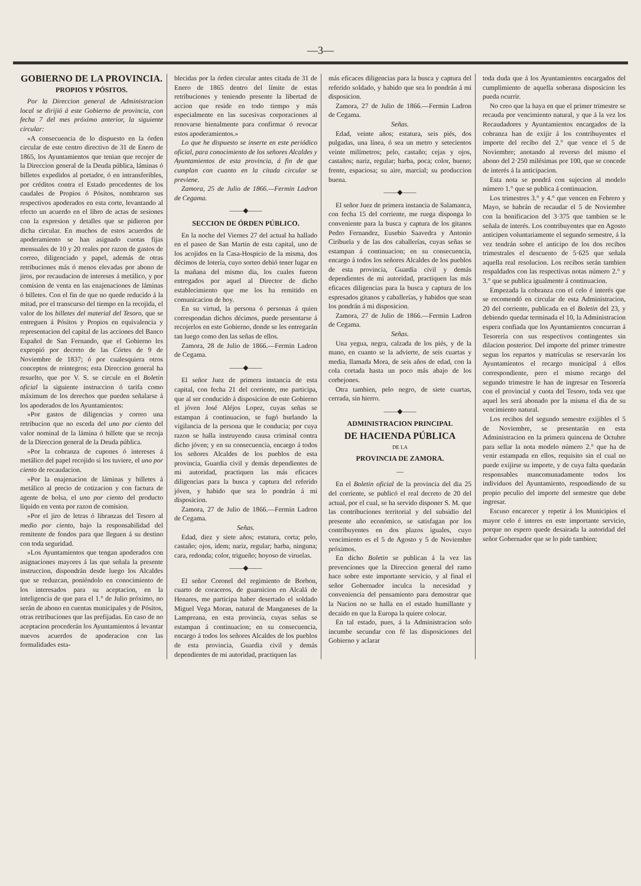—3—
GOBIERNO DE LA PROVINCIA.
PROPIOS Y PÓSITOS.
Por la Direccion general de Administracion local se dirijió á este Gobierno de provincia, con fecha 7 del mes próximo anterior, la siguiente circular:
«A consecuencia de lo dispuesto en la órden circular de este centro directivo de 31 de Enero de 1865, los Ayuntamientos que tenian que recojer de la Direccion general de la Deuda pública, láminas ó billetes expedidos al portador, ó en intransferibles, por créditos contra el Estado procedentes de los caudales de Propios ó Pósitos, nombraron sus respectivos apoderados en esta corte, levantando al efecto un acuerdo en el libro de actas de sesiones con la expresion y detalles que se pidieron por dicha circular. En muchos de estos acuerdos de apoderamiento se han asignado cuotas fijas mensuales de 10 y 20 reales por razon de gastos de correo, diligenciado y papel, además de otras retribuciones más ó menos elevadas por abono de jiros, por recaudacion de intereses á metálico, y por comision de venta en las enajenaciones de láminas ó billetes. Con el fin de que no quede reducido á la mitad, por el transcurso del tiempo en la recojida, el valor de los billetes del material del Tesoro, que se entreguen á Pósitos y Propios en equivalencia y representacion del capital de las acciones del Banco Español de San Fernando, que el Gobierno les expropió por decreto de las Córtes de 9 de Noviembre de 1837; ó por cualesquiera otros conceptos de reintegros; esta Direccion general ha resuelto, que por V. S. se circule en el Boletin oficial la siguiente instruccion ó tarifa como máximum de los derechos que pueden señalarse á los apoderados de los Ayuntamientos:
»Por gastos de diligencias y correo una retribucion que no esceda del uno por ciento del valor nominal de la lámina ó billete que se recoja de la Direccion general de la Deuda pública.
»Por la cobranza de cupones ó intereses á metálico del papel recojido si los tuviere, el uno por ciento de recaudacion.
»Por la enajenacion de láminas y billetes á metálico al precio de cotizacion y con factura de agente de bolsa, el uno por ciento del producto líquido en venta por razon de comision.
»Por el jiro de letras ó libranzas del Tesoro al medio por ciento, bajo la responsabilidad del remitente de fondos para que lleguen á su destino con toda seguridad.
»Los Ayuntamientos que tengan apoderados con asignaciones mayores á las que señala la presente instruccion, dispondrán desde luego los Alcaldes que se reduzcan, poniéndolo en conocimiento de los interesados para su aceptacion, en la inteligencia de que para el 1.° de Julio próximo, no serán de abono en cuentas municipales y de Pósitos, otras retribuciones que las prefijadas. En caso de no aceptacion procederán los Ayuntamientos á levantar nuevos acuerdos de apoderacion con las formalidades esta-
blecidas por la órden circular antes citada de 31 de Enero de 1865 dentro del límite de estas retribuciones y teniendo presente la libertad de accion que reside en todo tiempo y más especialmente en las sucesivas corporaciones al renovarse bienalmente para confirmar ó revocar estos apoderamientos.»
Lo que he dispuesto se inserte en este periódico oficial, para conocimiento de los señores Alcaldes y Ayuntamientos de esta provincia, á fin de que cumplan con cuanto en la citada circular se previene.
Zamora, 25 de Julio de 1866.—Fermin Ladron de Cegama.
——◆——
SECCION DE ÓRDEN PÚBLICO.
En la noche del Viernes 27 del actual ha hallado en el paseo de San Martin de esta capital, uno de los acojidos en la Casa-Hospicio de la misma, dos décimos de lotería, cuyo sorteo debió tener lugar en la mañana del mismo dia, los cuales fueron entregados por aquel al Director de dicho establecimiento que me los ha remitido en comunicacion de hoy.
En su virtud, la persona ó personas á quien correspondan dichos décimos, puede presentarse á recojerlos en este Gobierno, donde se les entregarán tan luego como den las señas de ellos.
Zamora, 28 de Julio de 1866.—Fermin Ladron de Cegama.
——◆——
El señor Juez de primera instancia de esta capital, con fecha 21 del corriente, me participa, que al ser conducido á disposicion de este Gobierno el jóven José Aléjos Lopez, cuyas señas se estampan á continuacion, se fugó burlando la vigilancia de la persona que le conducia; por cuya razon se halla instruyendo causa criminal contra dicho jóven; y en su consecuencia, encargo á todos los señores Alcaldes de los pueblos de esta provincia, Guardia civil y demás dependientes de mi autoridad, practiquen las más eficaces diligencias para la busca y captura del referido jóven, y habido que sea lo pondrán á mi disposicion.
Zamora, 27 de Julio de 1866.—Fermin Ladron de Cegama.
Señas.
Edad, diez y siete años; estatura, corta; pelo, castaño; ojos, idem; nariz, regular; barba, ninguna; cara, redonda; color, trigueño; hoyoso de viruelas.
——◆——
El señor Coronel del regimiento de Borbon, cuarto de coraceros, de guarnicion en Alcalá de Henares, me participa haber desertado el soldado Miguel Vega Moran, natural de Manganeses de la Lampreana, en esta provincia, cuyas señas se estampan á continuacion; en su consecuencia, encargo á todos los señores Alcaldes de los pueblos de esta provincia, Guardia civil y demás dependientes de mi autoridad, practiquen las
más eficaces diligencias para la busca y captura del referido soldado, y habido que sea lo pondrán á mi disposicion.
Zamora, 27 de Julio de 1866.—Fermin Ladron de Cegama.
Señas.
Edad, veinte años; estatura, seis piés, dos pulgadas, una línea, ó sea un metro y setecientos veinte milímetros; pelo, castaño; cejas y ojos, castaños; nariz, regular; barba, poca; color, bueno; frente, espaciosa; su aire, marcial; su produccion buena.
——◆——
El señor Juez de primera instancia de Salamanca, con fecha 15 del corriente, me ruega disponga lo conveniente para la busca y captura de los gitanos Pedro Fernandez, Eusebio Saavedra y Antonio Ciribuela y de las dos caballerías, cuyas señas se estampan á continuacion; en su consecuencia, encargo á todos los señores Alcaldes de los pueblos de esta provincia, Guardia civil y demás dependientes de mi autoridad, practiquen las más eficaces diligencias para la busca y captura de los espresados gitanos y caballerías, y habidos que sean los pondrán á mi disposicion.
Zamora, 27 de Julio de 1866.—Fermin Ladron de Cegama.
Señas.
Una yegua, negra, calzada de los piés, y de la mano, en cuanto se la advierte, de seis cuartas y media, llamada Mora, de seis años de edad, con la cola cortada hasta un poco más abajo de los corbejones.
Otra tambien, pelo negro, de siete cuartas, cerrada, sin hierro.
——◆——
ADMINISTRACION PRINCIPAL
DE HACIENDA PÚBLICA
DE LA
PROVINCIA DE ZAMORA.
—
En el Boletin oficial de la provincia del dia 25 del corriente, se publicó el real decreto de 20 del actual, por el cual, se ha servido disponer S. M. que las contribuciones territorial y del subsidio del presente año económico, se satisfagan por los contribuyentes en dos plazos iguales, cuyo vencimiento es el 5 de Agosto y 5 de Noviembre próximos.
En dicho Boletin se publican á la vez las prevenciones que la Direccion general del ramo hace sobre este importante servicio, y al final el señor Gobernador inculca la necesidad y conveniencia del pensamiento para demostrar que la Nacion no se halla en el estado humillante y decaido en que la Europa la quiere colocar.
En tal estado, pues, á la Administracion solo incumbe secundar con fé las disposiciones del Gobierno y aclarar
toda duda que á los Ayuntamientos encargados del cumplimiento de aquella soberana disposicion les pueda ocurrir.
No creo que la haya en que el primer trimestre se recauda por vencimiento natural, y que á la vez los Recaudadores y Ayuntamientos encargados de la cobranza han de exijir á los contribuyentes el importe del recibo del 2.° que vence el 5 de Noviembre; anotando al reverso del mismo el abono del 2·250 milésimas por 100, que se concede de interés á la anticipacion.
Esta nota se pondrá con sujecion al modelo número 1.° que se publica á continuacion.
Los trimestres 3.° y 4.° que vencen en Febrero y Mayo, se habrán de recaudar el 5 de Noviembre con la bonificacion del 3·375 que tambien se le señala de interés. Los contribuyentes que en Agosto anticipen voluntariamente el segundo semestre, á la vez tendrán sobre el anticipo de los dos recibos trimestrales el descuento de 5·625 que señala aquella real resolucion. Los recibos serán tambien respaldados con las respectivas notas número 2.° y 3.° que se publica igualmente á continuacion.
Empezada la cobranza con el celo é interés que se recomendó en circular de esta Administracion, 20 del corriente, publicada en el Boletin del 23, y debiendo quedar terminada el 10, la Administracion espera confiada que los Ayuntamientos concurran á Tesorería con sus respectivos contingentes sin dilacion posterior. Del importe del primer trimestre segun los repartos y matrículas se reservarán los Ayuntamientos el recargo municipal á ellos correspondiente, pero el mismo recargo del segundo trimestre le han de ingresar en Tesorería con el provincial y cuota del Tesoro, toda vez que aquel les será abonado por la misma el dia de su vencimiento natural.
Los recibos del segundo semestre exijibles el 5 de Noviembre, se presentarán en esta Administracion en la primera quincena de Octubre para sellar la nota modelo número 2.° que ha de venir estampada en ellos, requisito sin el cual no puede exijirse su importe, y de cuya falta quedarán responsables mancomunadamente todos los individuos del Ayuntamiento, respondiendo de su propio peculio del importe del semestre que debe ingresar.
Escuso encarecer y repetir á los Municipios el mayor celo é interes en este importante servicio, porque no espero quede desairada la autoridad del señor Gobernador que se lo pide tambien;